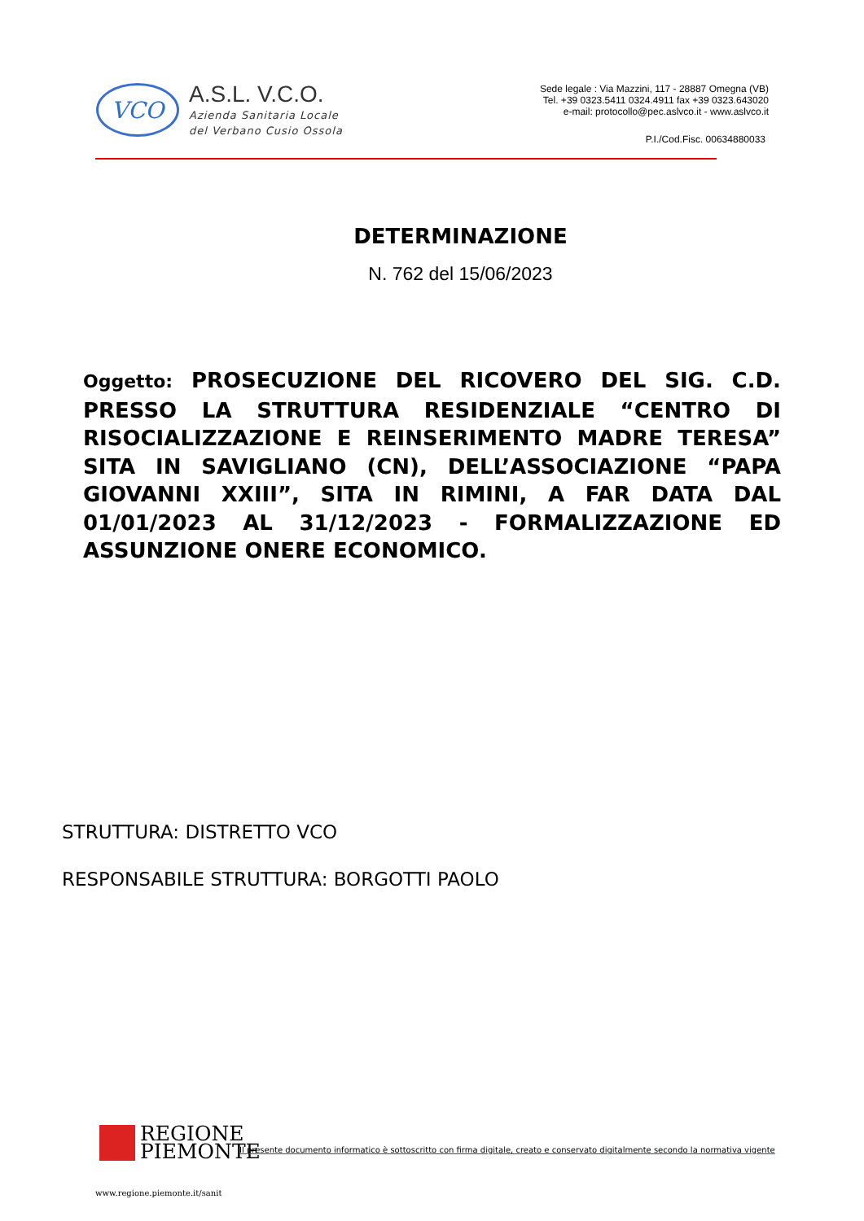VCO
A.S.L. V.C.O.
Azienda Sanitaria Locale
del Verbano Cusio Ossola
Sede legale : Via Mazzini, 117 - 28887 Omegna (VB)
Tel. +39 0323.5411 0324.4911 fax +39 0323.643020
e-mail: protocollo@pec.aslvco.it - www.aslvco.it
P.I./Cod.Fisc. 00634880033
DETERMINAZIONE
N. 762 del 15/06/2023
Oggetto: PROSECUZIONE DEL RICOVERO DEL SIG. C.D. PRESSO LA STRUTTURA RESIDENZIALE “CENTRO DI RISOCIALIZZAZIONE E REINSERIMENTO MADRE TERESA” SITA IN SAVIGLIANO (CN), DELL’ASSOCIAZIONE “PAPA GIOVANNI XXIII”, SITA IN RIMINI, A FAR DATA DAL 01/01/2023 AL 31/12/2023 - FORMALIZZAZIONE ED ASSUNZIONE ONERE ECONOMICO.
STRUTTURA: DISTRETTO VCO
RESPONSABILE STRUTTURA: BORGOTTI PAOLO
REGIONE
PIEMONTE
Il presente documento informatico è sottoscritto con firma digitale, creato e conservato digitalmente secondo la normativa vigente
www.regione.piemonte.it/sanit